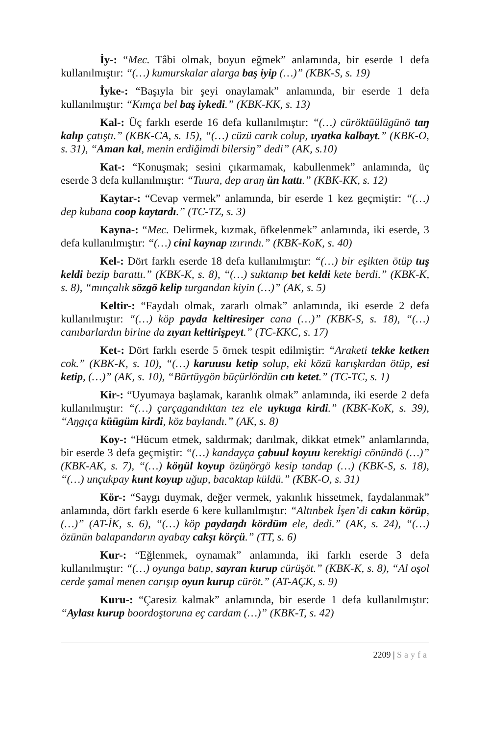İy-: “Mec. Tâbi olmak, boyun eğmek” anlamında, bir eserde 1 defa kullanılmıştır: “(…) kumurskalar alarga baş iyip (…)” (KBK-S, s. 19)
İyke-: “Başıyla bir şeyi onaylamak” anlamında, bir eserde 1 defa kullanılmıştır: “Kımça bel baş iykedi.” (KBK-KK, s. 13)
Kal-: Üç farklı eserde 16 defa kullanılmıştır: “(…) cüröktüülügünö taŋ kalıp çatıştı.” (KBK-CA, s. 15), “(…) cüzü carık colup, uyatka kalbayt.” (KBK-O, s. 31), “Aman kal, menin erdiğimdi bilersiŋ” dedi” (AK, s.10)
Kat-: “Konuşmak; sesini çıkarmamak, kabullenmek” anlamında, üç eserde 3 defa kullanılmıştır: “Tuura, dep araŋ ün kattı.” (KBK-KK, s. 12)
Kaytar-: “Cevap vermek” anlamında, bir eserde 1 kez geçmiştir: “(…) dep kubana coop kaytardı.” (TC-TZ, s. 3)
Kayna-: “Mec. Delirmek, kızmak, öfkelenmek” anlamında, iki eserde, 3 defa kullanılmıştır: “(…) cini kaynap ızırındı.” (KBK-KoK, s. 40)
Kel-: Dört farklı eserde 18 defa kullanılmıştır: “(…) bir eşikten ötüp tuş keldi bezip barattı.” (KBK-K, s. 8), “(…) suktanıp bet keldi kete berdi.” (KBK-K, s. 8), “mınçalık sözgö kelip turgandan kiyin (…)” (AK, s. 5)
Keltir-: “Faydalı olmak, zararlı olmak” anlamında, iki eserde 2 defa kullanılmıştır: “(…) köp payda keltiresiŋer cana (…)” (KBK-S, s. 18), “(…) canıbarlardın birine da zıyan keltirişpeyt.” (TC-KKC, s. 17)
Ket-: Dört farklı eserde 5 örnek tespit edilmiştir: “Araketi tekke ketken cok.” (KBK-K, s. 10), “(…) karuusu ketip solup, eki közü karışkırdan ötüp, esi ketip, (…)” (AK, s. 10), “Bürtüygön büçürlördün cıtı ketet.” (TC-TC, s. 1)
Kir-: “Uyumaya başlamak, karanlık olmak” anlamında, iki eserde 2 defa kullanılmıştır: “(…) çarçagandıktan tez ele uykuga kirdi.” (KBK-KoK, s. 39), “Aŋgıça küügüm kirdi, köz baylandı.” (AK, s. 8)
Koy-: “Hücum etmek, saldırmak; darılmak, dikkat etmek” anlamlarında, bir eserde 3 defa geçmiştir: “(…) kandayça çabuul koyuu kerektigi cönündö (…)” (KBK-AK, s. 7), “(…) köŋül koyup özüŋörgö kesip tandap (…) (KBK-S, s. 18), “(…) unçukpay kunt koyup uğup, bacaktap küldü.” (KBK-O, s. 31)
Kör-: “Saygı duymak, değer vermek, yakınlık hissetmek, faydalanmak” anlamında, dört farklı eserde 6 kere kullanılmıştır: “Altınbek İşen’di cakın körüp, (…)” (AT-İK, s. 6), “(…) köp paydaŋdı kördüm ele, dedi.” (AK, s. 24), “(…) özünün balapandarın ayabay cakşı körçü.” (TT, s. 6)
Kur-: “Eğlenmek, oynamak” anlamında, iki farklı eserde 3 defa kullanılmıştır: “(…) oyunga batıp, sayran kurup cürüşöt.” (KBK-K, s. 8), “Al oşol cerde şamal menen carışıp oyun kurup cüröt.” (AT-AÇK, s. 9)
Kuru-: “Çaresiz kalmak” anlamında, bir eserde 1 defa kullanılmıştır: “Aylası kurup boordoştoruna eç cardam (…)” (KBK-T, s. 42)
2209 | Sayfa